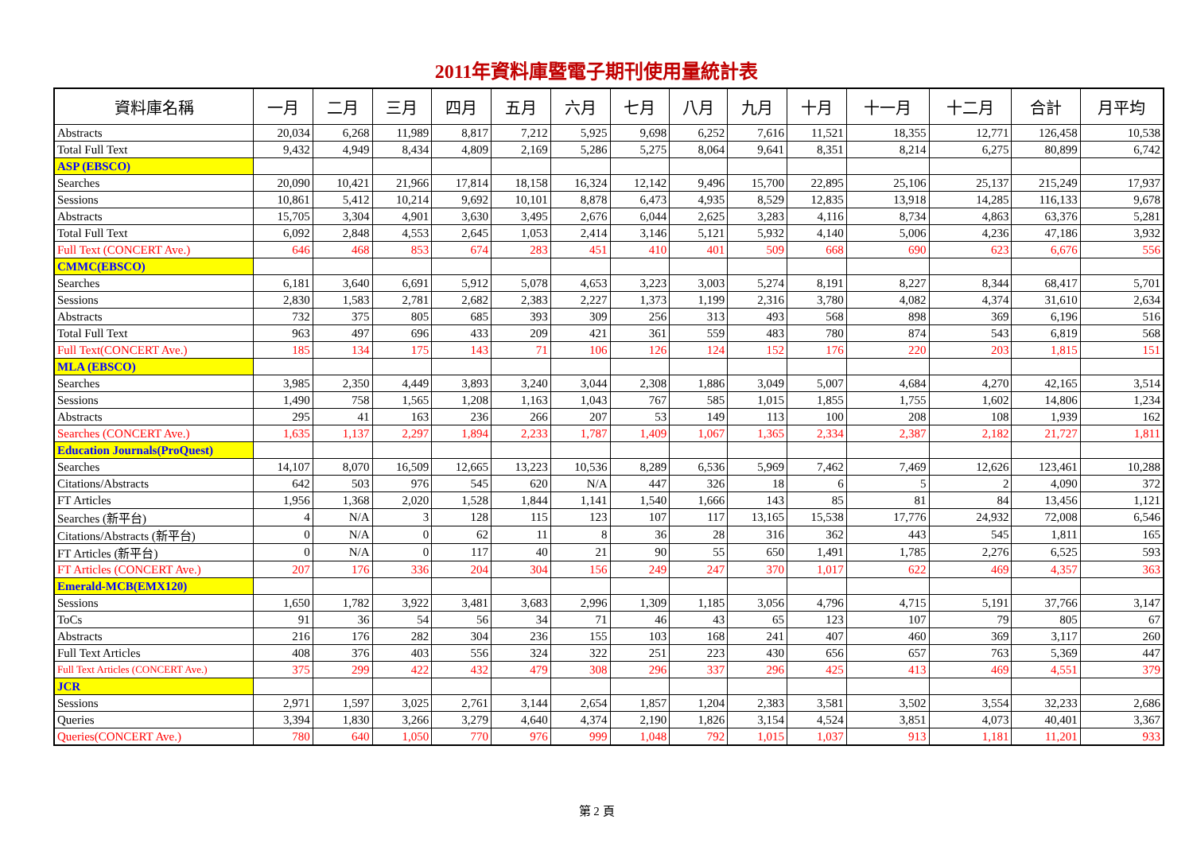2011年資料庫暨電子期刊使用量統計表
| 資料庫名稱 | 一月 | 二月 | 三月 | 四月 | 五月 | 六月 | 七月 | 八月 | 九月 | 十月 | 十一月 | 十二月 | 合計 | 月平均 |
| --- | --- | --- | --- | --- | --- | --- | --- | --- | --- | --- | --- | --- | --- | --- |
| Abstracts | 20,034 | 6,268 | 11,989 | 8,817 | 7,212 | 5,925 | 9,698 | 6,252 | 7,616 | 11,521 | 18,355 | 12,771 | 126,458 | 10,538 |
| Total Full Text | 9,432 | 4,949 | 8,434 | 4,809 | 2,169 | 5,286 | 5,275 | 8,064 | 9,641 | 8,351 | 8,214 | 6,275 | 80,899 | 6,742 |
| ASP (EBSCO) | | | | | | | | | | | | | | |
| Searches | 20,090 | 10,421 | 21,966 | 17,814 | 18,158 | 16,324 | 12,142 | 9,496 | 15,700 | 22,895 | 25,106 | 25,137 | 215,249 | 17,937 |
| Sessions | 10,861 | 5,412 | 10,214 | 9,692 | 10,101 | 8,878 | 6,473 | 4,935 | 8,529 | 12,835 | 13,918 | 14,285 | 116,133 | 9,678 |
| Abstracts | 15,705 | 3,304 | 4,901 | 3,630 | 3,495 | 2,676 | 6,044 | 2,625 | 3,283 | 4,116 | 8,734 | 4,863 | 63,376 | 5,281 |
| Total Full Text | 6,092 | 2,848 | 4,553 | 2,645 | 1,053 | 2,414 | 3,146 | 5,121 | 5,932 | 4,140 | 5,006 | 4,236 | 47,186 | 3,932 |
| Full Text (CONCERT Ave.) | 646 | 468 | 853 | 674 | 283 | 451 | 410 | 401 | 509 | 668 | 690 | 623 | 6,676 | 556 |
| CMMC(EBSCO) | | | | | | | | | | | | | | |
| Searches | 6,181 | 3,640 | 6,691 | 5,912 | 5,078 | 4,653 | 3,223 | 3,003 | 5,274 | 8,191 | 8,227 | 8,344 | 68,417 | 5,701 |
| Sessions | 2,830 | 1,583 | 2,781 | 2,682 | 2,383 | 2,227 | 1,373 | 1,199 | 2,316 | 3,780 | 4,082 | 4,374 | 31,610 | 2,634 |
| Abstracts | 732 | 375 | 805 | 685 | 393 | 309 | 256 | 313 | 493 | 568 | 898 | 369 | 6,196 | 516 |
| Total Full Text | 963 | 497 | 696 | 433 | 209 | 421 | 361 | 559 | 483 | 780 | 874 | 543 | 6,819 | 568 |
| Full Text(CONCERT Ave.) | 185 | 134 | 175 | 143 | 71 | 106 | 126 | 124 | 152 | 176 | 220 | 203 | 1,815 | 151 |
| MLA (EBSCO) | | | | | | | | | | | | | | |
| Searches | 3,985 | 2,350 | 4,449 | 3,893 | 3,240 | 3,044 | 2,308 | 1,886 | 3,049 | 5,007 | 4,684 | 4,270 | 42,165 | 3,514 |
| Sessions | 1,490 | 758 | 1,565 | 1,208 | 1,163 | 1,043 | 767 | 585 | 1,015 | 1,855 | 1,755 | 1,602 | 14,806 | 1,234 |
| Abstracts | 295 | 41 | 163 | 236 | 266 | 207 | 53 | 149 | 113 | 100 | 208 | 108 | 1,939 | 162 |
| Searches (CONCERT Ave.) | 1,635 | 1,137 | 2,297 | 1,894 | 2,233 | 1,787 | 1,409 | 1,067 | 1,365 | 2,334 | 2,387 | 2,182 | 21,727 | 1,811 |
| Education Journals(ProQuest) | | | | | | | | | | | | | | |
| Searches | 14,107 | 8,070 | 16,509 | 12,665 | 13,223 | 10,536 | 8,289 | 6,536 | 5,969 | 7,462 | 7,469 | 12,626 | 123,461 | 10,288 |
| Citations/Abstracts | 642 | 503 | 976 | 545 | 620 | N/A | 447 | 326 | 18 | 6 | 5 | 2 | 4,090 | 372 |
| FT Articles | 1,956 | 1,368 | 2,020 | 1,528 | 1,844 | 1,141 | 1,540 | 1,666 | 143 | 85 | 81 | 84 | 13,456 | 1,121 |
| Searches (新平台) | 4 | N/A | 3 | 128 | 115 | 123 | 107 | 117 | 13,165 | 15,538 | 17,776 | 24,932 | 72,008 | 6,546 |
| Citations/Abstracts (新平台) | 0 | N/A | 0 | 62 | 11 | 8 | 36 | 28 | 316 | 362 | 443 | 545 | 1,811 | 165 |
| FT Articles (新平台) | 0 | N/A | 0 | 117 | 40 | 21 | 90 | 55 | 650 | 1,491 | 1,785 | 2,276 | 6,525 | 593 |
| FT Articles (CONCERT Ave.) | 207 | 176 | 336 | 204 | 304 | 156 | 249 | 247 | 370 | 1,017 | 622 | 469 | 4,357 | 363 |
| Emerald-MCB(EMX120) | | | | | | | | | | | | | | |
| Sessions | 1,650 | 1,782 | 3,922 | 3,481 | 3,683 | 2,996 | 1,309 | 1,185 | 3,056 | 4,796 | 4,715 | 5,191 | 37,766 | 3,147 |
| ToCs | 91 | 36 | 54 | 56 | 34 | 71 | 46 | 43 | 65 | 123 | 107 | 79 | 805 | 67 |
| Abstracts | 216 | 176 | 282 | 304 | 236 | 155 | 103 | 168 | 241 | 407 | 460 | 369 | 3,117 | 260 |
| Full Text Articles | 408 | 376 | 403 | 556 | 324 | 322 | 251 | 223 | 430 | 656 | 657 | 763 | 5,369 | 447 |
| Full Text Articles (CONCERT Ave.) | 375 | 299 | 422 | 432 | 479 | 308 | 296 | 337 | 296 | 425 | 413 | 469 | 4,551 | 379 |
| JCR | | | | | | | | | | | | | | |
| Sessions | 2,971 | 1,597 | 3,025 | 2,761 | 3,144 | 2,654 | 1,857 | 1,204 | 2,383 | 3,581 | 3,502 | 3,554 | 32,233 | 2,686 |
| Queries | 3,394 | 1,830 | 3,266 | 3,279 | 4,640 | 4,374 | 2,190 | 1,826 | 3,154 | 4,524 | 3,851 | 4,073 | 40,401 | 3,367 |
| Queries(CONCERT Ave.) | 780 | 640 | 1,050 | 770 | 976 | 999 | 1,048 | 792 | 1,015 | 1,037 | 913 | 1,181 | 11,201 | 933 |
第 2 頁